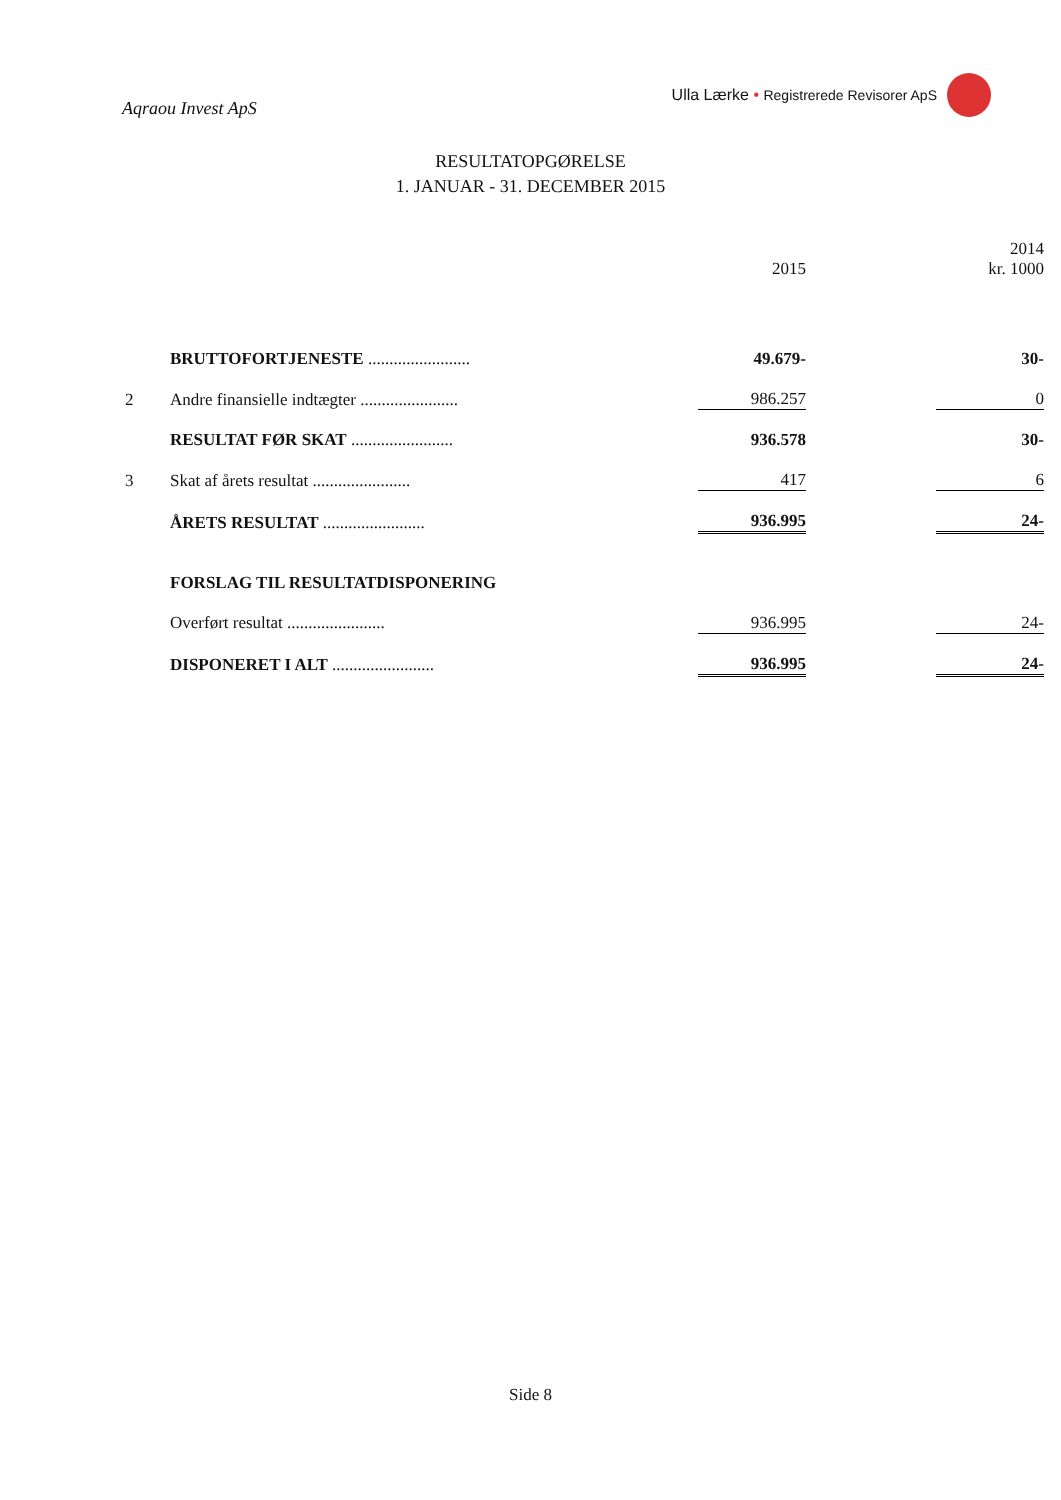Aqraou Invest ApS
Ulla Lærke • Registrerede Revisorer ApS
RESULTATOPGØRELSE
1. JANUAR - 31. DECEMBER 2015
| | | | 2015 | | 2014 kr. 1000 |
| | BRUTTOFORTJENESTE ........................ | | 49.679- | | 30- |
| 2 | Andre finansielle indtægter ....................... | | 986.257 | | 0 |
| | RESULTAT FØR SKAT ........................ | | 936.578 | | 30- |
| 3 | Skat af årets resultat ....................... | | 417 | | 6 |
| | ÅRETS RESULTAT ........................ | | 936.995 | | 24- |
| | FORSLAG TIL RESULTATDISPONERING | | | | |
| | Overført resultat ....................... | | 936.995 | | 24- |
| | DISPONERET I ALT ........................ | | 936.995 | | 24- |
Side 8